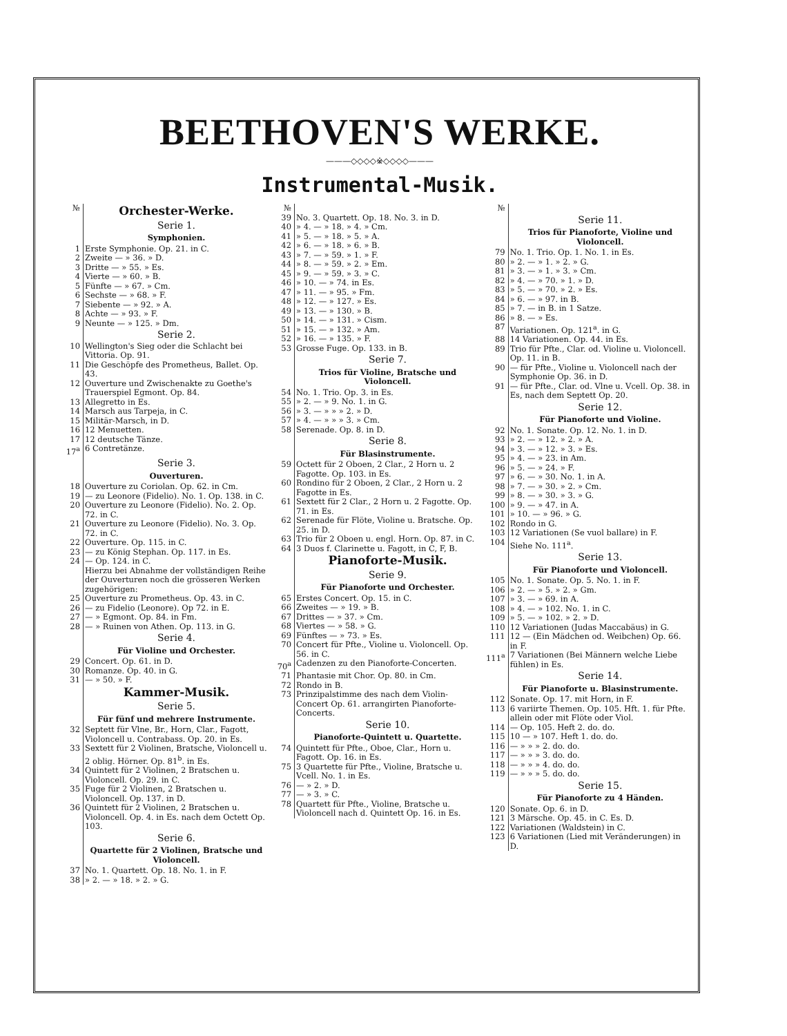BEETHOVEN'S WERKE.
———◇◇◇◇※◇◇◇◇———
Instrumental-Musik.
| № | Orchester-Werke. |
| | Serie 1. |
| | Symphonien. |
| 1 | Erste Symphonie. Op. 21. in C. |
| 2 | Zweite — » 36. » D. |
| 3 | Dritte — » 55. » Es. |
| 4 | Vierte — » 60. » B. |
| 5 | Fünfte — » 67. » Cm. |
| 6 | Sechste — » 68. » F. |
| 7 | Siebente — » 92. » A. |
| 8 | Achte — » 93. » F. |
| 9 | Neunte — » 125. » Dm. |
| | Serie 2. |
| 10 | Wellington's Sieg oder die Schlacht bei Vittoria. Op. 91. |
| 11 | Die Geschöpfe des Prometheus, Ballet. Op. 43. |
| 12 | Ouverture und Zwischenakte zu Goethe's Trauerspiel Egmont. Op. 84. |
| 13 | Allegretto in Es. |
| 14 | Marsch aus Tarpeja, in C. |
| 15 | Militär-Marsch, in D. |
| 16 | 12 Menuetten. |
| 17 | 12 deutsche Tänze. |
| 17<sup>a</sup> | 6 Contretänze. |
| | Serie 3. |
| | Ouverturen. |
| 18 | Ouverture zu Coriolan. Op. 62. in Cm. |
| 19 | — zu Leonore (Fidelio). No. 1. Op. 138. in C. |
| 20 | Ouverture zu Leonore (Fidelio). No. 2. Op. 72. in C. |
| 21 | Ouverture zu Leonore (Fidelio). No. 3. Op. 72. in C. |
| 22 | Ouverture. Op. 115. in C. |
| 23 | — zu König Stephan. Op. 117. in Es. |
| 24 | — Op. 124. in C. |
| | Hierzu bei Abnahme der vollständigen Reihe der Ouverturen noch die grösseren Werken zugehörigen: |
| 25 | Ouverture zu Prometheus. Op. 43. in C. |
| 26 | — zu Fidelio (Leonore). Op 72. in E. |
| 27 | — » Egmont. Op. 84. in Fm. |
| 28 | — » Ruinen von Athen. Op. 113. in G. |
| | Serie 4. |
| | Für Violine und Orchester. |
| 29 | Concert. Op. 61. in D. |
| 30 | Romanze. Op. 40. in G. |
| 31 | — » 50. » F. |
| | Kammer-Musik. |
| | Serie 5. |
| | Für fünf und mehrere Instrumente. |
| 32 | Septett für Vlne, Br., Horn, Clar., Fagott, Violoncell u. Contrabass. Op. 20. in Es. |
| 33 | Sextett für 2 Violinen, Bratsche, Violoncell u. 2 oblig. Hörner. Op. 81<sup>b</sup>. in Es. |
| 34 | Quintett für 2 Violinen, 2 Bratschen u. Violoncell. Op. 29. in C. |
| 35 | Fuge für 2 Violinen, 2 Bratschen u. Violoncell. Op. 137. in D. |
| 36 | Quintett für 2 Violinen, 2 Bratschen u. Violoncell. Op. 4. in Es. nach dem Octett Op. 103. |
| | Serie 6. |
| | Quartette für 2 Violinen, Bratsche und Violoncell. |
| 37 | No. 1. Quartett. Op. 18. No. 1. in F. |
| 38 | » 2. — » 18. » 2. » G. |
| № | |
| 39 | No. 3. Quartett. Op. 18. No. 3. in D. |
| 40 | » 4. — » 18. » 4. » Cm. |
| 41 | » 5. — » 18. » 5. » A. |
| 42 | » 6. — » 18. » 6. » B. |
| 43 | » 7. — » 59. » 1. » F. |
| 44 | » 8. — » 59. » 2. » Em. |
| 45 | » 9. — » 59. » 3. » C. |
| 46 | » 10. — » 74. in Es. |
| 47 | » 11. — » 95. » Fm. |
| 48 | » 12. — » 127. » Es. |
| 49 | » 13. — » 130. » B. |
| 50 | » 14. — » 131. » Cism. |
| 51 | » 15. — » 132. » Am. |
| 52 | » 16. — » 135. » F. |
| 53 | Grosse Fuge. Op. 133. in B. |
| | Serie 7. |
| | Trios für Violine, Bratsche und Violoncell. |
| 54 | No. 1. Trio. Op. 3. in Es. |
| 55 | » 2. — » 9. No. 1. in G. |
| 56 | » 3. — » » » 2. » D. |
| 57 | » 4. — » » » 3. » Cm. |
| 58 | Serenade. Op. 8. in D. |
| | Serie 8. |
| | Für Blasinstrumente. |
| 59 | Octett für 2 Oboen, 2 Clar., 2 Horn u. 2 Fagotte. Op. 103. in Es. |
| 60 | Rondino für 2 Oboen, 2 Clar., 2 Horn u. 2 Fagotte in Es. |
| 61 | Sextett für 2 Clar., 2 Horn u. 2 Fagotte. Op. 71. in Es. |
| 62 | Serenade für Flöte, Violine u. Bratsche. Op. 25. in D. |
| 63 | Trio für 2 Oboen u. engl. Horn. Op. 87. in C. |
| 64 | 3 Duos f. Clarinette u. Fagott, in C, F, B. |
| | Pianoforte-Musik. |
| | Serie 9. |
| | Für Pianoforte und Orchester. |
| 65 | Erstes Concert. Op. 15. in C. |
| 66 | Zweites — » 19. » B. |
| 67 | Drittes — » 37. » Cm. |
| 68 | Viertes — » 58. » G. |
| 69 | Fünftes — » 73. » Es. |
| 70 | Concert für Pfte., Violine u. Violoncell. Op. 56. in C. |
| 70<sup>a</sup> | Cadenzen zu den Pianoforte-Concerten. |
| 71 | Phantasie mit Chor. Op. 80. in Cm. |
| 72 | Rondo in B. |
| 73 | Prinzipalstimme des nach dem Violin-Concert Op. 61. arrangirten Pianoforte-Concerts. |
| | Serie 10. |
| | Pianoforte-Quintett u. Quartette. |
| 74 | Quintett für Pfte., Oboe, Clar., Horn u. Fagott. Op. 16. in Es. |
| 75 | 3 Quartette für Pfte., Violine, Bratsche u. Vcell. No. 1. in Es. |
| 76 | — » 2. » D. |
| 77 | — » 3. » C. |
| 78 | Quartett für Pfte., Violine, Bratsche u. Violoncell nach d. Quintett Op. 16. in Es. |
| № | |
| | Serie 11. |
| | Trios für Pianoforte, Violine und Violoncell. |
| 79 | No. 1. Trio. Op. 1. No. 1. in Es. |
| 80 | » 2. — » 1. » 2. » G. |
| 81 | » 3. — » 1. » 3. » Cm. |
| 82 | » 4. — » 70. » 1. » D. |
| 83 | » 5. — » 70. » 2. » Es. |
| 84 | » 6. — » 97. in B. |
| 85 | » 7. — in B. in 1 Satze. |
| 86 | » 8. — » Es. |
| 87 | Variationen. Op. 121<sup>a</sup>. in G. |
| 88 | 14 Variationen. Op. 44. in Es. |
| 89 | Trio für Pfte., Clar. od. Violine u. Violoncell. Op. 11. in B. |
| 90 | — für Pfte., Violine u. Violoncell nach der Symphonie Op. 36. in D. |
| 91 | — für Pfte., Clar. od. Vlne u. Vcell. Op. 38. in Es, nach dem Septett Op. 20. |
| | Serie 12. |
| | Für Pianoforte und Violine. |
| 92 | No. 1. Sonate. Op. 12. No. 1. in D. |
| 93 | » 2. — » 12. » 2. » A. |
| 94 | » 3. — » 12. » 3. » Es. |
| 95 | » 4. — » 23. in Am. |
| 96 | » 5. — » 24. » F. |
| 97 | » 6. — » 30. No. 1. in A. |
| 98 | » 7. — » 30. » 2. » Cm. |
| 99 | » 8. — » 30. » 3. » G. |
| 100 | » 9. — » 47. in A. |
| 101 | » 10. — » 96. » G. |
| 102 | Rondo in G. |
| 103 | 12 Variationen (Se vuol ballare) in F. |
| 104 | Siehe No. 111<sup>a</sup>. |
| | Serie 13. |
| | Für Pianoforte und Violoncell. |
| 105 | No. 1. Sonate. Op. 5. No. 1. in F. |
| 106 | » 2. — » 5. » 2. » Gm. |
| 107 | » 3. — » 69. in A. |
| 108 | » 4. — » 102. No. 1. in C. |
| 109 | » 5. — » 102. » 2. » D. |
| 110 | 12 Variationen (Judas Maccabäus) in G. |
| 111 | 12 — (Ein Mädchen od. Weibchen) Op. 66. in F. |
| 111<sup>a</sup> | 7 Variationen (Bei Männern welche Liebe fühlen) in Es. |
| | Serie 14. |
| | Für Pianoforte u. Blasinstrumente. |
| 112 | Sonate. Op. 17. mit Horn, in F. |
| 113 | 6 variirte Themen. Op. 105. Hft. 1. für Pfte. allein oder mit Flöte oder Viol. |
| 114 | — Op. 105. Heft 2. do. do. |
| 115 | 10 — » 107. Heft 1. do. do. |
| 116 | — » » » 2. do. do. |
| 117 | — » » » 3. do. do. |
| 118 | — » » » 4. do. do. |
| 119 | — » » » 5. do. do. |
| | Serie 15. |
| | Für Pianoforte zu 4 Händen. |
| 120 | Sonate. Op. 6. in D. |
| 121 | 3 Märsche. Op. 45. in C. Es. D. |
| 122 | Variationen (Waldstein) in C. |
| 123 | 6 Variationen (Lied mit Veränderungen) in D. |